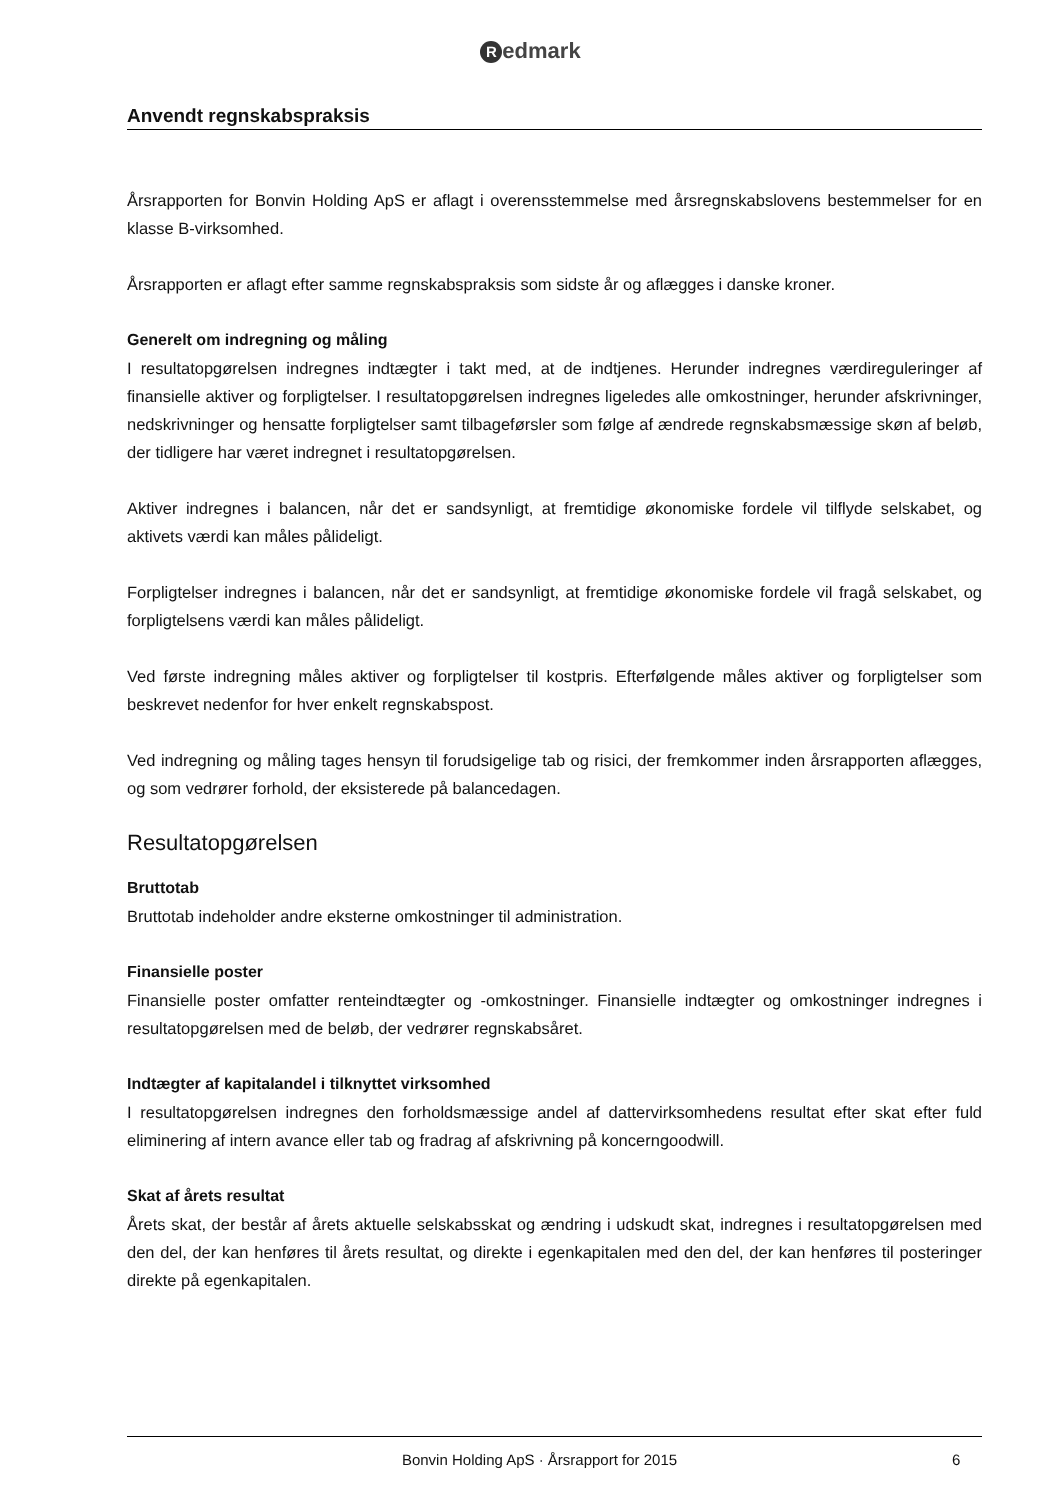Redmark
Anvendt regnskabspraksis
Årsrapporten for Bonvin Holding ApS er aflagt i overensstemmelse med årsregnskabslovens bestemmelser for en klasse B-virksomhed.
Årsrapporten er aflagt efter samme regnskabspraksis som sidste år og aflægges i danske kroner.
Generelt om indregning og måling
I resultatopgørelsen indregnes indtægter i takt med, at de indtjenes. Herunder indregnes værdireguleringer af finansielle aktiver og forpligtelser. I resultatopgørelsen indregnes ligeledes alle omkostninger, herunder afskrivninger, nedskrivninger og hensatte forpligtelser samt tilbageførsler som følge af ændrede regnskabsmæssige skøn af beløb, der tidligere har været indregnet i resultatopgørelsen.
Aktiver indregnes i balancen, når det er sandsynligt, at fremtidige økonomiske fordele vil tilflyde selskabet, og aktivets værdi kan måles pålideligt.
Forpligtelser indregnes i balancen, når det er sandsynligt, at fremtidige økonomiske fordele vil fragå selskabet, og forpligtelsens værdi kan måles pålideligt.
Ved første indregning måles aktiver og forpligtelser til kostpris. Efterfølgende måles aktiver og forpligtelser som beskrevet nedenfor for hver enkelt regnskabspost.
Ved indregning og måling tages hensyn til forudsigelige tab og risici, der fremkommer inden årsrapporten aflægges, og som vedrører forhold, der eksisterede på balancedagen.
Resultatopgørelsen
Bruttotab
Bruttotab indeholder andre eksterne omkostninger til administration.
Finansielle poster
Finansielle poster omfatter renteindtægter og -omkostninger. Finansielle indtægter og omkostninger indregnes i resultatopgørelsen med de beløb, der vedrører regnskabsåret.
Indtægter af kapitalandel i tilknyttet virksomhed
I resultatopgørelsen indregnes den forholdsmæssige andel af dattervirksomhedens resultat efter skat efter fuld eliminering af intern avance eller tab og fradrag af afskrivning på koncerngoodwill.
Skat af årets resultat
Årets skat, der består af årets aktuelle selskabsskat og ændring i udskudt skat, indregnes i resultatopgørelsen med den del, der kan henføres til årets resultat, og direkte i egenkapitalen med den del, der kan henføres til posteringer direkte på egenkapitalen.
Bonvin Holding ApS · Årsrapport for 2015
6